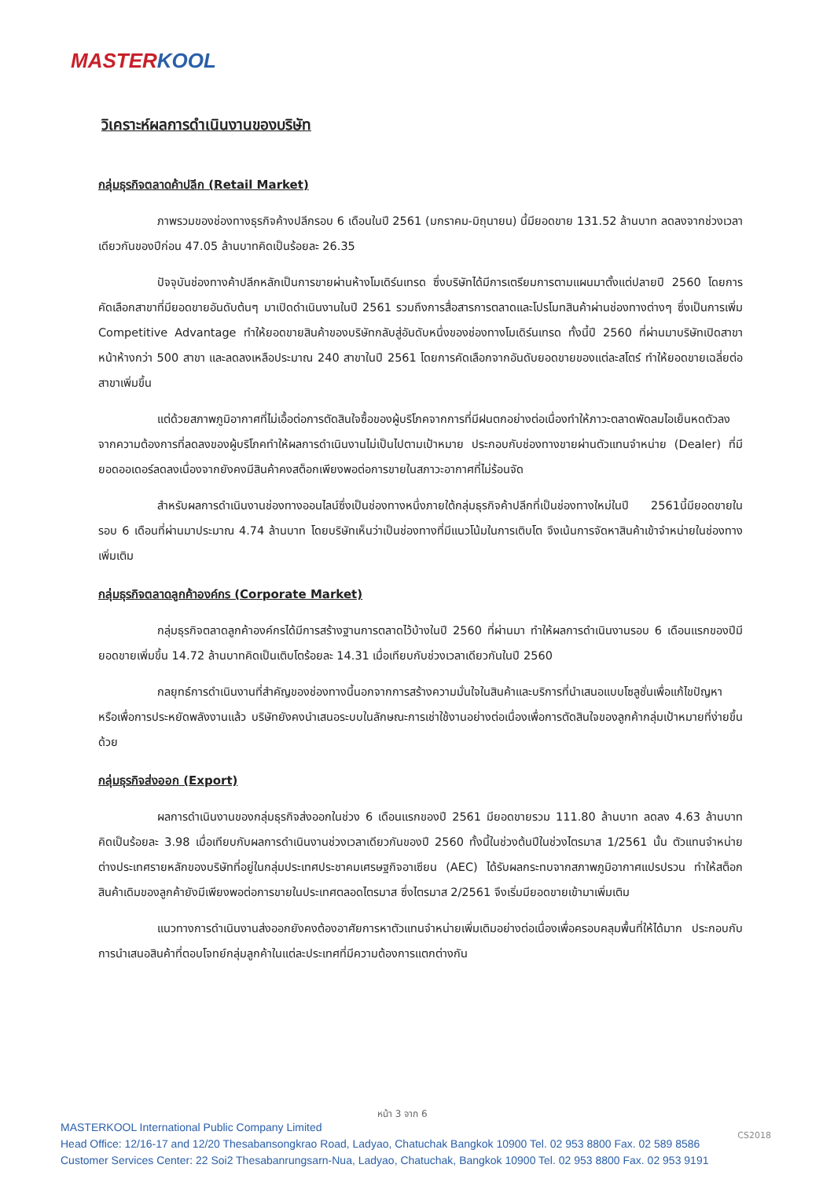MASTERKOOL
วิเคราะห์ผลการดำเนินงานของบริษัท
กลุ่มธุรกิจตลาดค้าปลีก (Retail Market)
ภาพรวมของช่องทางธุรกิจค้างปลีกรอบ 6 เดือนในปี 2561 (มกราคม-มิถุนายน) นี้มียอดขาย 131.52 ล้านบาท ลดลงจากช่วงเวลาเดียวกันของปีก่อน 47.05 ล้านบาทคิดเป็นร้อยละ 26.35
ปัจจุบันช่องทางค้าปลีกหลักเป็นการขายผ่านห้างโมเดิร์นเทรด ซึ่งบริษัทได้มีการเตรียมการตามแผนมาตั้งแต่ปลายปี 2560 โดยการคัดเลือกสาขาที่มียอดขายอันดับต้นๆ มาเปิดดำเนินงานในปี 2561 รวมถึงการสื่อสารการตลาดและโปรโมทสินค้าผ่านช่องทางต่างๆ ซึ่งเป็นการเพิ่ม Competitive Advantage ทำให้ยอดขายสินค้าของบริษัทกลับสู่อันดับหนึ่งของช่องทางโมเดิร์นเทรด ทั้งนี้ปี 2560 ที่ผ่านมาบริษัทเปิดสาขาหน้าห้างกว่า 500 สาขา และลดลงเหลือประมาณ 240 สาขาในปี 2561 โดยการคัดเลือกจากอันดับยอดขายของแต่ละสโตร์ ทำให้ยอดขายเฉลี่ยต่อสาขาเพิ่มขึ้น
แต่ด้วยสภาพภูมิอากาศที่ไม่เอื้อต่อการตัดสินใจซื้อของผู้บริโภคจากการที่มีฝนตกอย่างต่อเนื่องทำให้ภาวะตลาดพัดลมไอเย็นหดตัวลงจากความต้องการที่ลดลงของผู้บริโภคทำให้ผลการดำเนินงานไม่เป็นไปตามเป้าหมาย ประกอบกับช่องทางขายผ่านตัวแทนจำหน่าย (Dealer) ที่มียอดออเดอร์ลดลงเนื่องจากยังคงมีสินค้าคงสต็อกเพียงพอต่อการขายในสภาวะอากาศที่ไม่ร้อนจัด
สำหรับผลการดำเนินงานช่องทางออนไลน์ซึ่งเป็นช่องทางหนึ่งภายใต้กลุ่มธุรกิจค้าปลีกที่เป็นช่องทางใหม่ในปี 2561นี้มียอดขายในรอบ 6 เดือนที่ผ่านมาประมาณ 4.74 ล้านบาท โดยบริษัทเห็นว่าเป็นช่องทางที่มีแนวโน้มในการเติบโต จึงเน้นการจัดหาสินค้าเข้าจำหน่ายในช่องทางเพิ่มเติม
กลุ่มธุรกิจตลาดลูกค้าองค์กร (Corporate Market)
กลุ่มธุรกิจตลาดลูกค้าองค์กรได้มีการสร้างฐานการตลาดไว้บ้างในปี 2560 ที่ผ่านมา ทำให้ผลการดำเนินงานรอบ 6 เดือนแรกของปีมียอดขายเพิ่มขึ้น 14.72 ล้านบาทคิดเป็นเติบโตร้อยละ 14.31 เมื่อเทียบกับช่วงเวลาเดียวกันในปี 2560
กลยุทธ์การดำเนินงานที่สำคัญของช่องทางนี้นอกจากการสร้างความมั่นใจในสินค้าและบริการที่นำเสนอแบบโซลูชั่นเพื่อแก้ไขปัญหา หรือเพื่อการประหยัดพลังงานแล้ว บริษัทยังคงนำเสนอระบบในลักษณะการเช่าใช้งานอย่างต่อเนื่องเพื่อการตัดสินใจของลูกค้ากลุ่มเป้าหมายที่ง่ายขึ้นด้วย
กลุ่มธุรกิจส่งออก (Export)
ผลการดำเนินงานของกลุ่มธุรกิจส่งออกในช่วง 6 เดือนแรกของปี 2561 มียอดขายรวม 111.80 ล้านบาท ลดลง 4.63 ล้านบาท คิดเป็นร้อยละ 3.98 เมื่อเทียบกับผลการดำเนินงานช่วงเวลาเดียวกันของปี 2560 ทั้งนี้ในช่วงต้นปีในช่วงไตรมาส 1/2561 นั้น ตัวแทนจำหน่ายต่างประเทศรายหลักของบริษัทที่อยู่ในกลุ่มประเทศประชาคมเศรษฐกิจอาเซียน (AEC) ได้รับผลกระทบจากสภาพภูมิอากาศแปรปรวน ทำให้สต็อกสินค้าเดิมของลูกค้ายังมีเพียงพอต่อการขายในประเทศตลอดไตรมาส ซึ่งไตรมาส 2/2561 จึงเริ่มมียอดขายเข้ามาเพิ่มเติม
แนวทางการดำเนินงานส่งออกยังคงต้องอาศัยการหาตัวแทนจำหน่ายเพิ่มเติมอย่างต่อเนื่องเพื่อครอบคลุมพื้นที่ให้ได้มาก ประกอบกับการนำเสนอสินค้าที่ตอบโจทย์กลุ่มลูกค้าในแต่ละประเทศที่มีความต้องการแตกต่างกัน
หน้า 3 จาก 6
CS2018
MASTERKOOL International Public Company Limited
Head Office: 12/16-17 and 12/20 Thesabansongkrao Road, Ladyao, Chatuchak Bangkok 10900 Tel. 02 953 8800 Fax. 02 589 8586
Customer Services Center: 22 Soi2 Thesabanrungsarn-Nua, Ladyao, Chatuchak, Bangkok 10900 Tel. 02 953 8800 Fax. 02 953 9191